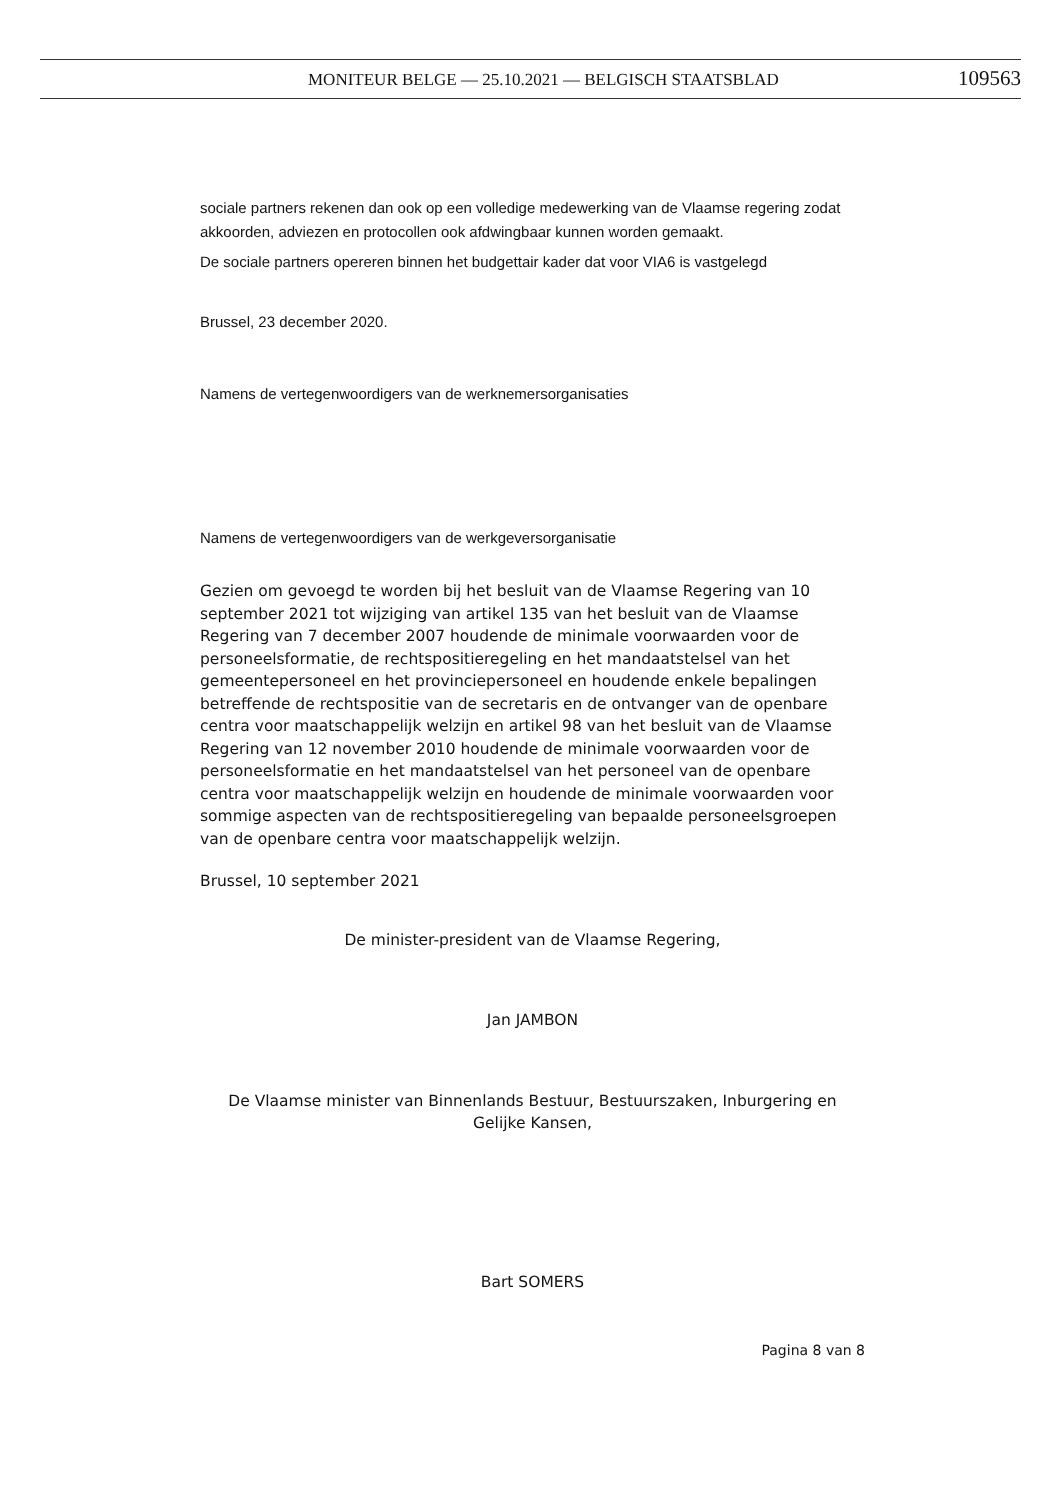MONITEUR BELGE — 25.10.2021 — BELGISCH STAATSBLAD 109563
sociale partners rekenen dan ook op een volledige medewerking van de Vlaamse regering zodat akkoorden, adviezen en protocollen ook afdwingbaar kunnen worden gemaakt.
De sociale partners opereren binnen het budgettair kader dat voor VIA6 is vastgelegd
Brussel, 23 december 2020.
Namens de vertegenwoordigers van de werknemersorganisaties
Namens de vertegenwoordigers van de werkgeversorganisatie
Gezien om gevoegd te worden bij het besluit van de Vlaamse Regering van 10 september 2021 tot wijziging van artikel 135 van het besluit van de Vlaamse Regering van 7 december 2007 houdende de minimale voorwaarden voor de personeelsformatie, de rechtspositieregeling en het mandaatstelsel van het gemeentepersoneel en het provinciepersoneel en houdende enkele bepalingen betreffende de rechtspositie van de secretaris en de ontvanger van de openbare centra voor maatschappelijk welzijn en artikel 98 van het besluit van de Vlaamse Regering van 12 november 2010 houdende de minimale voorwaarden voor de personeelsformatie en het mandaatstelsel van het personeel van de openbare centra voor maatschappelijk welzijn en houdende de minimale voorwaarden voor sommige aspecten van de rechtspositieregeling van bepaalde personeelsgroepen van de openbare centra voor maatschappelijk welzijn.
Brussel, 10 september 2021
De minister-president van de Vlaamse Regering,
Jan JAMBON
De Vlaamse minister van Binnenlands Bestuur, Bestuurszaken, Inburgering en Gelijke Kansen,
Bart SOMERS
Pagina 8 van 8